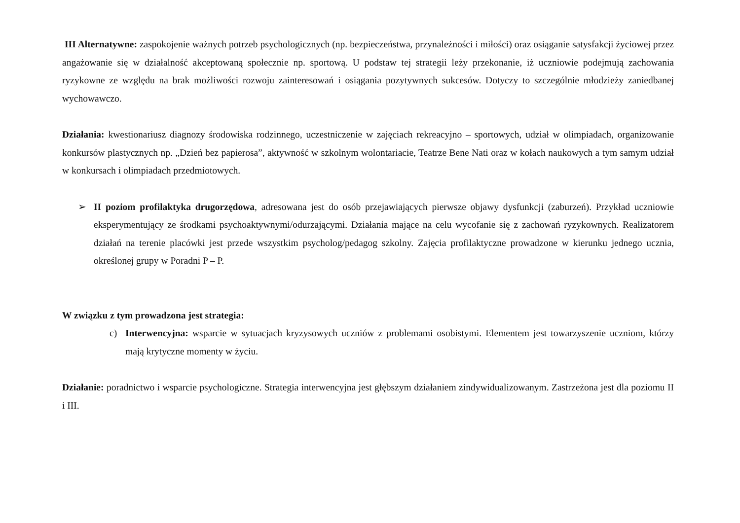III Alternatywne: zaspokojenie ważnych potrzeb psychologicznych (np. bezpieczeństwa, przynależności i miłości) oraz osiąganie satysfakcji życiowej przez angażowanie się w działalność akceptowaną społecznie np. sportową. U podstaw tej strategii leży przekonanie, iż uczniowie podejmują zachowania ryzykowne ze względu na brak możliwości rozwoju zainteresowań i osiągania pozytywnych sukcesów. Dotyczy to szczególnie młodzieży zaniedbanej wychowawczo.
Działania: kwestionariusz diagnozy środowiska rodzinnego, uczestniczenie w zajęciach rekreacyjno – sportowych, udział w olimpiadach, organizowanie konkursów plastycznych np. „Dzień bez papierosa”, aktywność w szkolnym wolontariacie, Teatrze Bene Nati oraz w kołach naukowych a tym samym udział w konkursach i olimpiadach przedmiotowych.
➢ II poziom profilaktyka drugorzędowa, adresowana jest do osób przejawiających pierwsze objawy dysfunkcji (zaburzeń). Przykład uczniowie eksperymentujący ze środkami psychoaktywnymi/odurzającymi. Działania mające na celu wycofanie się z zachowań ryzykownych. Realizatorem działań na terenie placówki jest przede wszystkim psycholog/pedagog szkolny. Zajęcia profilaktyczne prowadzone w kierunku jednego ucznia, określonej grupy w Poradni P – P.
W związku z tym prowadzona jest strategia:
c) Interwencyjna: wsparcie w sytuacjach kryzysowych uczniów z problemami osobistymi. Elementem jest towarzyszenie uczniom, którzy mają krytyczne momenty w życiu.
Działanie: poradnictwo i wsparcie psychologiczne. Strategia interwencyjna jest głębszym działaniem zindywidualizowanym. Zastrzeżona jest dla poziomu II i III.